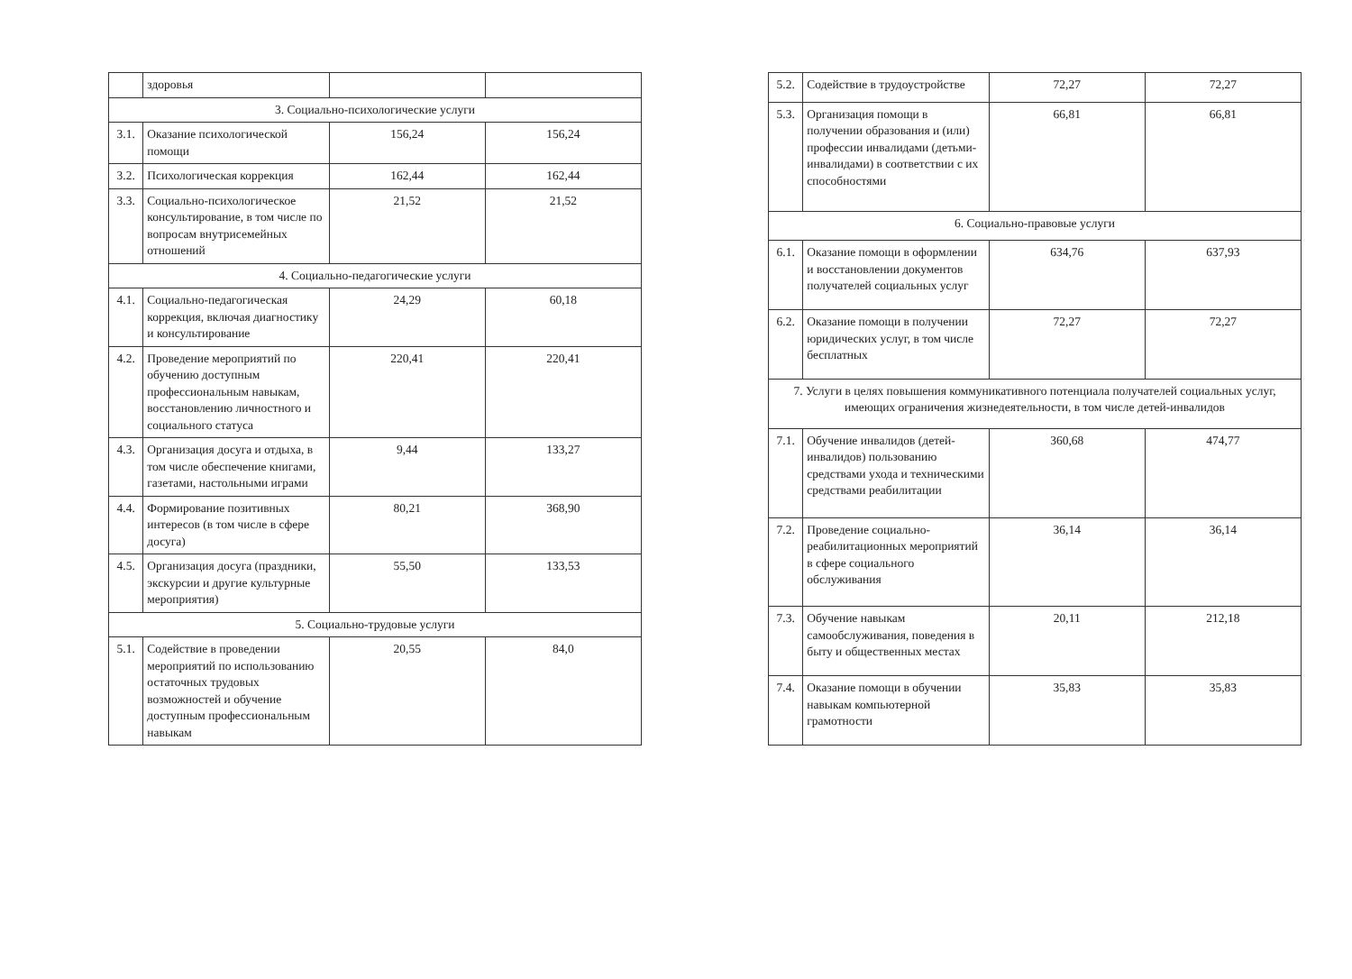| | здоровья | | |
| 3. Социально-психологические услуги | | | |
| 3.1. | Оказание психологической помощи | 156,24 | 156,24 |
| 3.2. | Психологическая коррекция | 162,44 | 162,44 |
| 3.3. | Социально-психологическое консультирование, в том числе по вопросам внутрисемейных отношений | 21,52 | 21,52 |
| 4. Социально-педагогические услуги | | | |
| 4.1. | Социально-педагогическая коррекция, включая диагностику и консультирование | 24,29 | 60,18 |
| 4.2. | Проведение мероприятий по обучению доступным профессиональным навыкам, восстановлению личностного и социального статуса | 220,41 | 220,41 |
| 4.3. | Организация досуга и отдыха, в том числе обеспечение книгами, газетами, настольными играми | 9,44 | 133,27 |
| 4.4. | Формирование позитивных интересов (в том числе в сфере досуга) | 80,21 | 368,90 |
| 4.5. | Организация досуга (праздники, экскурсии и другие культурные мероприятия) | 55,50 | 133,53 |
| 5. Социально-трудовые услуги | | | |
| 5.1. | Содействие в проведении мероприятий по использованию остаточных трудовых возможностей и обучение доступным профессиональным навыкам | 20,55 | 84,0 |
| 5.2. | Содействие в трудоустройстве | 72,27 | 72,27 |
| 5.3. | Организация помощи в получении образования и (или) профессии инвалидами (детьми-инвалидами) в соответствии с их способностями | 66,81 | 66,81 |
| 6. Социально-правовые услуги | | | |
| 6.1. | Оказание помощи в оформлении и восстановлении документов получателей социальных услуг | 634,76 | 637,93 |
| 6.2. | Оказание помощи в получении юридических услуг, в том числе бесплатных | 72,27 | 72,27 |
| 7. Услуги в целях повышения коммуникативного потенциала получателей социальных услуг, имеющих ограничения жизнедеятельности, в том числе детей-инвалидов | | | |
| 7.1. | Обучение инвалидов (детей-инвалидов) пользованию средствами ухода и техническими средствами реабилитации | 360,68 | 474,77 |
| 7.2. | Проведение социально-реабилитационных мероприятий в сфере социального обслуживания | 36,14 | 36,14 |
| 7.3. | Обучение навыкам самообслуживания, поведения в быту и общественных местах | 20,11 | 212,18 |
| 7.4. | Оказание помощи в обучении навыкам компьютерной грамотности | 35,83 | 35,83 |